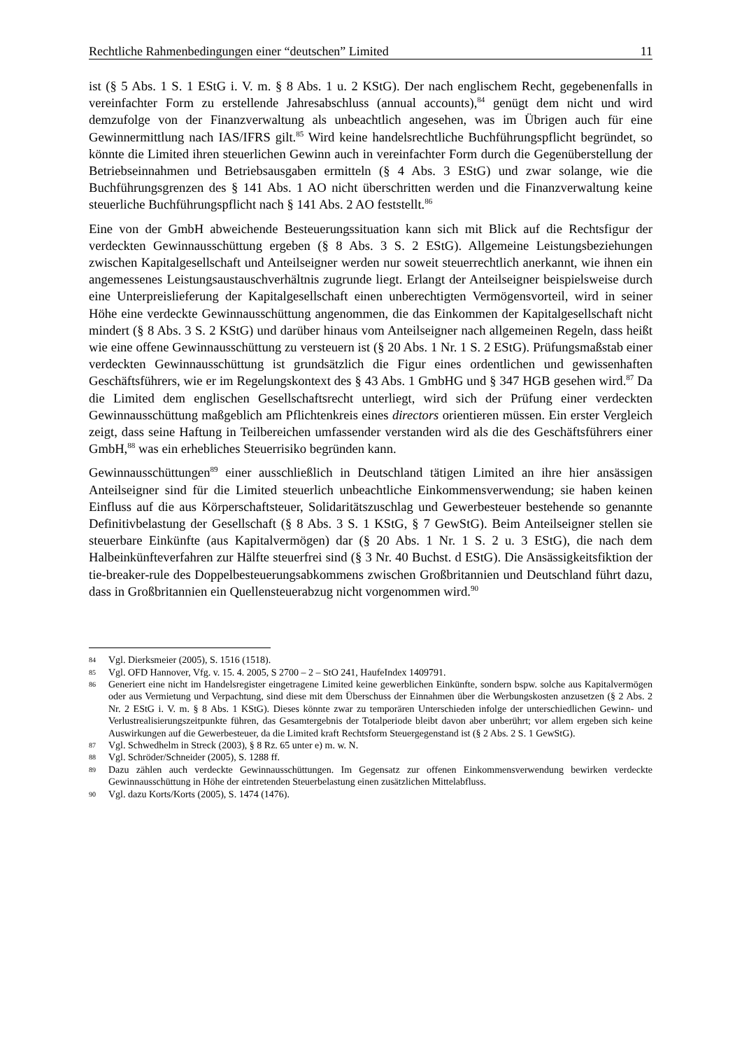Rechtliche Rahmenbedingungen einer “deutschen” Limited 11
ist (§ 5 Abs. 1 S. 1 EStG i. V. m. § 8 Abs. 1 u. 2 KStG). Der nach englischem Recht, gegebenenfalls in vereinfachter Form zu erstellende Jahresabschluss (annual accounts),<sup>84</sup> genügt dem nicht und wird demzufolge von der Finanzverwaltung als unbeachtlich angesehen, was im Übrigen auch für eine Gewinnermittlung nach IAS/IFRS gilt.<sup>85</sup> Wird keine handelsrechtliche Buchführungspflicht begründet, so könnte die Limited ihren steuerlichen Gewinn auch in vereinfachter Form durch die Gegenüberstellung der Betriebseinnahmen und Betriebsausgaben ermitteln (§ 4 Abs. 3 EStG) und zwar solange, wie die Buchführungsgrenzen des § 141 Abs. 1 AO nicht überschritten werden und die Finanzverwaltung keine steuerliche Buchführungspflicht nach § 141 Abs. 2 AO feststellt.<sup>86</sup>
Eine von der GmbH abweichende Besteuerungssituation kann sich mit Blick auf die Rechtsfigur der verdeckten Gewinnausschüttung ergeben (§ 8 Abs. 3 S. 2 EStG). Allgemeine Leistungsbeziehungen zwischen Kapitalgesellschaft und Anteilseigner werden nur soweit steuerrechtlich anerkannt, wie ihnen ein angemessenes Leistungsaustauschverhältnis zugrunde liegt. Erlangt der Anteilseigner beispielsweise durch eine Unterpreislieferung der Kapitalgesellschaft einen unberechtigten Vermögensvorteil, wird in seiner Höhe eine verdeckte Gewinnausschüttung angenommen, die das Einkommen der Kapitalgesellschaft nicht mindert (§ 8 Abs. 3 S. 2 KStG) und darüber hinaus vom Anteilseigner nach allgemeinen Regeln, dass heißt wie eine offene Gewinnausschüttung zu versteuern ist (§ 20 Abs. 1 Nr. 1 S. 2 EStG). Prüfungsmaßstab einer verdeckten Gewinnausschüttung ist grundsätzlich die Figur eines ordentlichen und gewissenhaften Geschäftsführers, wie er im Regelungskontext des § 43 Abs. 1 GmbHG und § 347 HGB gesehen wird.<sup>87</sup> Da die Limited dem englischen Gesellschaftsrecht unterliegt, wird sich der Prüfung einer verdeckten Gewinnausschüttung maßgeblich am Pflichtenkreis eines directors orientieren müssen. Ein erster Vergleich zeigt, dass seine Haftung in Teilbereichen umfassender verstanden wird als die des Geschäftsführers einer GmbH,<sup>88</sup> was ein erhebliches Steuerrisiko begründen kann.
Gewinnausschüttungen<sup>89</sup> einer ausschließlich in Deutschland tätigen Limited an ihre hier ansässigen Anteilseigner sind für die Limited steuerlich unbeachtliche Einkommensverwendung; sie haben keinen Einfluss auf die aus Körperschaftsteuer, Solidaritätszuschlag und Gewerbesteuer bestehende so genannte Definitivbelastung der Gesellschaft (§ 8 Abs. 3 S. 1 KStG, § 7 GewStG). Beim Anteilseigner stellen sie steuerbare Einkünfte (aus Kapitalvermögen) dar (§ 20 Abs. 1 Nr. 1 S. 2 u. 3 EStG), die nach dem Halbeinkünfteverfahren zur Hälfte steuerfrei sind (§ 3 Nr. 40 Buchst. d EStG). Die Ansässigkeitsfiktion der tie-breaker-rule des Doppelbesteuerungsabkommens zwischen Großbritannien und Deutschland führt dazu, dass in Großbritannien ein Quellensteuerabzug nicht vorgenommen wird.<sup>90</sup>
84 Vgl. Dierksmeier (2005), S. 1516 (1518).
85 Vgl. OFD Hannover, Vfg. v. 15. 4. 2005, S 2700 – 2 – StO 241, HaufeIndex 1409791.
86 Generiert eine nicht im Handelsregister eingetragene Limited keine gewerblichen Einkünfte, sondern bspw. solche aus Kapitalvermögen oder aus Vermietung und Verpachtung, sind diese mit dem Überschuss der Einnahmen über die Werbungskosten anzusetzen (§ 2 Abs. 2 Nr. 2 EStG i. V. m. § 8 Abs. 1 KStG). Dieses könnte zwar zu temporären Unterschieden infolge der unterschiedlichen Gewinn- und Verlustrealisierungszeitpunkte führen, das Gesamtergebnis der Totalperiode bleibt davon aber unberührt; vor allem ergeben sich keine Auswirkungen auf die Gewerbesteuer, da die Limited kraft Rechtsform Steuergegenstand ist (§ 2 Abs. 2 S. 1 GewStG).
87 Vgl. Schwedhelm in Streck (2003), § 8 Rz. 65 unter e) m. w. N.
88 Vgl. Schröder/Schneider (2005), S. 1288 ff.
89 Dazu zählen auch verdeckte Gewinnausschüttungen. Im Gegensatz zur offenen Einkommensverwendung bewirken verdeckte Gewinnausschüttung in Höhe der eintretenden Steuerbelastung einen zusätzlichen Mittelabfluss.
90 Vgl. dazu Korts/Korts (2005), S. 1474 (1476).